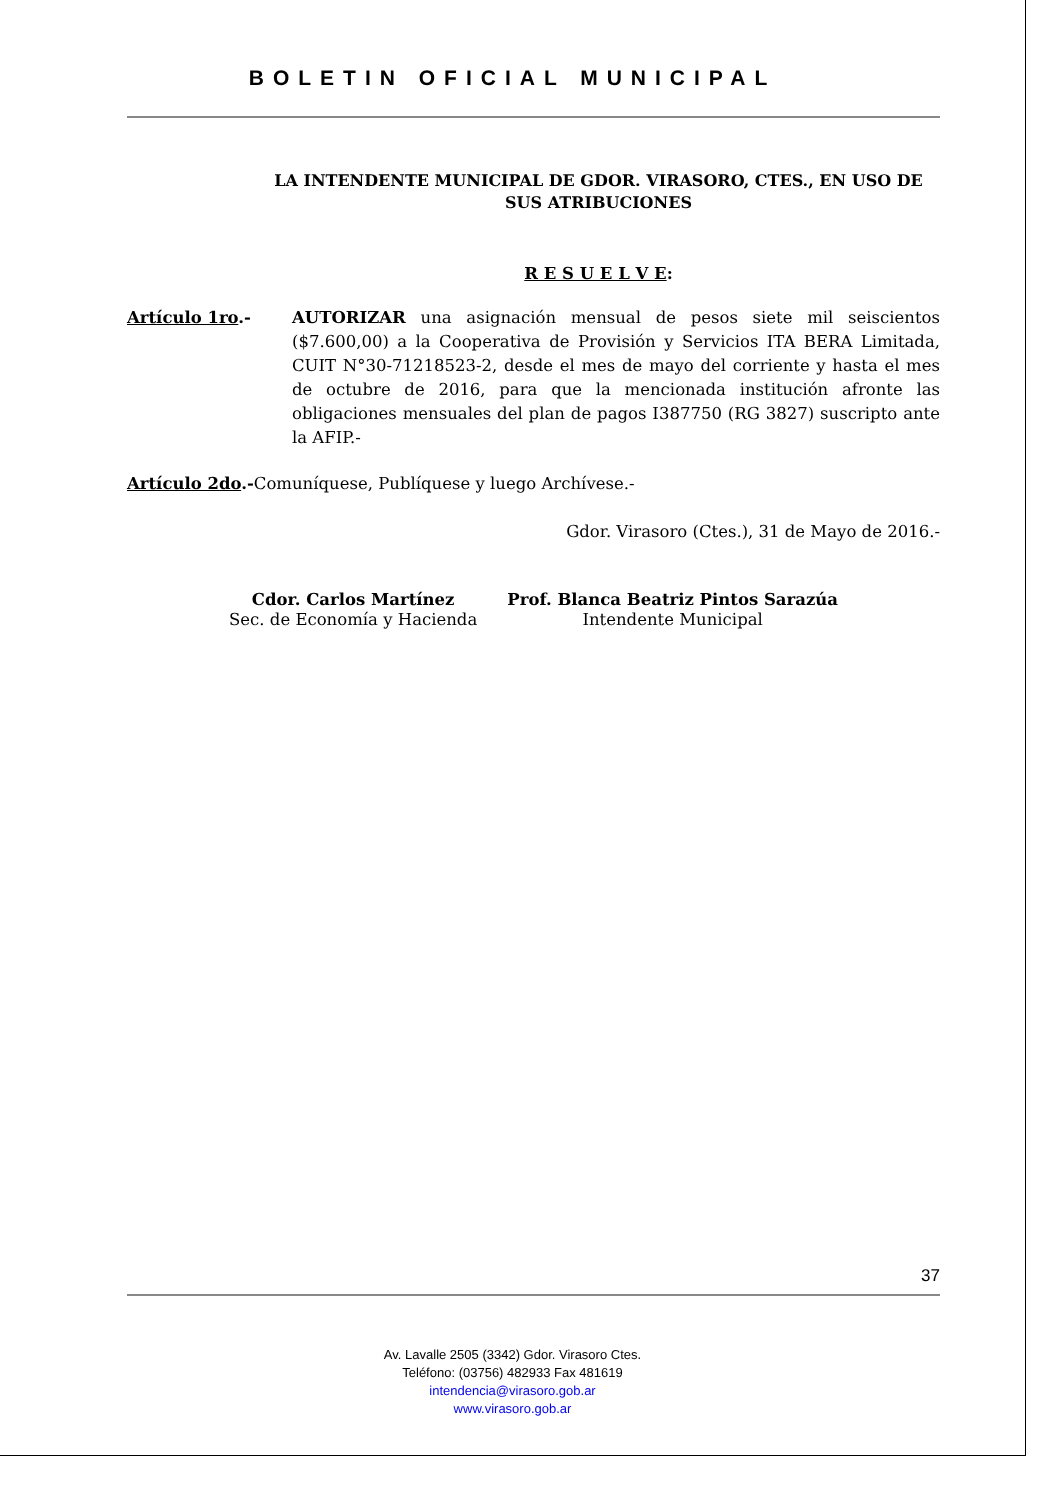BOLETIN OFICIAL MUNICIPAL
LA INTENDENTE MUNICIPAL DE GDOR. VIRASORO, CTES., EN USO DE SUS ATRIBUCIONES
R E S U E L V E:
Artículo 1ro.- AUTORIZAR una asignación mensual de pesos siete mil seiscientos ($7.600,00) a la Cooperativa de Provisión y Servicios ITA BERA Limitada, CUIT N°30-71218523-2, desde el mes de mayo del corriente y hasta el mes de octubre de 2016, para que la mencionada institución afronte las obligaciones mensuales del plan de pagos I387750 (RG 3827) suscripto ante la AFIP.-
Artículo 2do.-Comuníquese, Publíquese y luego Archívese.-
Gdor. Virasoro (Ctes.), 31 de Mayo de 2016.-
Cdor. Carlos Martínez
Sec. de Economía y Hacienda
Prof. Blanca Beatriz Pintos Sarazúa
Intendente Municipal
37
Av. Lavalle 2505 (3342) Gdor. Virasoro Ctes.
Teléfono: (03756) 482933 Fax 481619
intendencia@virasoro.gob.ar
www.virasoro.gob.ar